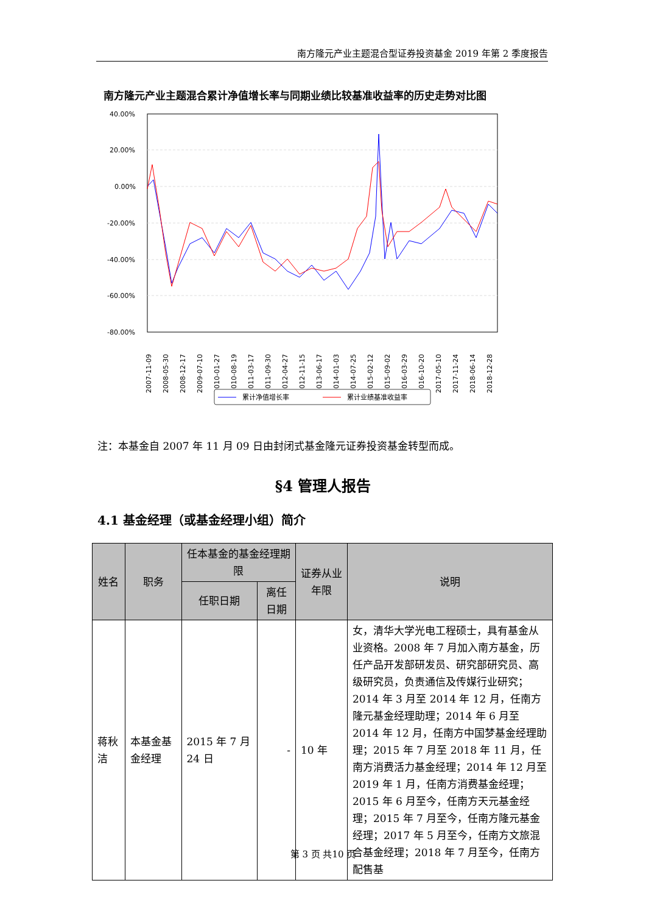南方隆元产业主题混合型证券投资基金 2019 年第 2 季度报告
南方隆元产业主题混合累计净值增长率与同期业绩比较基准收益率的历史走势对比图
40.00%
20.00%
0.00%
-20.00%
-40.00%
-60.00%
-80.00%
2007-11-09
2008-05-30
2008-12-17
2009-07-10
2010-01-27
2010-08-19
2011-03-17
2011-09-30
2012-04-27
2012-11-15
2013-06-17
2014-01-03
2014-07-25
2015-02-12
2015-09-02
2016-03-29
2016-10-20
2017-05-10
2017-11-24
2018-06-14
2018-12-28
累计净值增长率
累计业绩基准收益率
注：本基金自 2007 年 11 月 09 日由封闭式基金隆元证券投资基金转型而成。
§4 管理人报告
4.1 基金经理（或基金经理小组）简介
| 姓名 | 职务 | 任本基金的基金经理期限 | | 证券从业年限 | 说明 |
| --- | --- | --- | --- | --- | --- |
| | | 任职日期 | 离任日期 | | |
| 蒋秋洁 | 本基金基金经理 | 2015 年 7 月 24 日 | - | 10 年 | 女，清华大学光电工程硕士，具有基金从业资格。2008 年 7 月加入南方基金，历任产品开发部研发员、研究部研究员、高级研究员，负责通信及传媒行业研究；2014 年 3 月至 2014 年 12 月，任南方隆元基金经理助理；2014 年 6 月至 2014 年 12 月，任南方中国梦基金经理助理；2015 年 7 月至 2018 年 11 月，任南方消费活力基金经理；2014 年 12 月至 2019 年 1 月，任南方消费基金经理；2015 年 6 月至今，任南方天元基金经理；2015 年 7 月至今，任南方隆元基金经理；2017 年 5 月至今，任南方文旅混合基金经理；2018 年 7 月至今，任南方配售基 |
第 3 页 共10 页